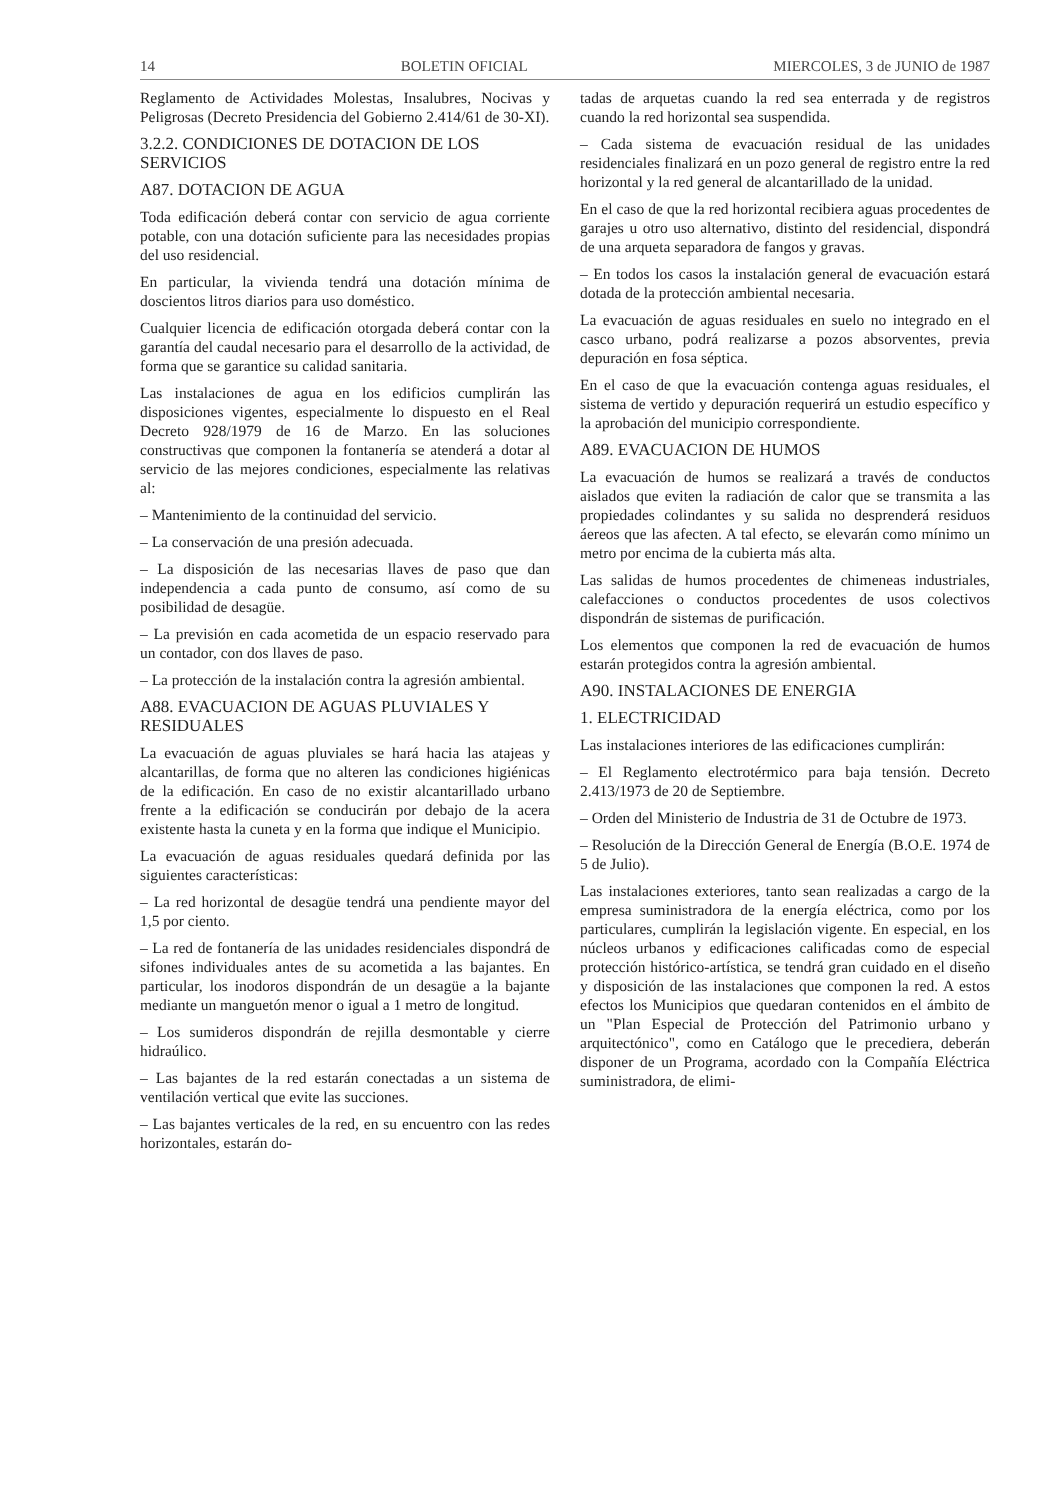14 BOLETIN OFICIAL MIERCOLES, 3 de JUNIO de 1987
Reglamento de Actividades Molestas, Insalubres, Nocivas y Peligrosas (Decreto Presidencia del Gobierno 2.414/61 de 30-XI).
3.2.2. CONDICIONES DE DOTACION DE LOS SERVICIOS
A87. DOTACION DE AGUA
Toda edificación deberá contar con servicio de agua corriente potable, con una dotación suficiente para las necesidades propias del uso residencial.
En particular, la vivienda tendrá una dotación mínima de doscientos litros diarios para uso doméstico.
Cualquier licencia de edificación otorgada deberá contar con la garantía del caudal necesario para el desarrollo de la actividad, de forma que se garantice su calidad sanitaria.
Las instalaciones de agua en los edificios cumplirán las disposiciones vigentes, especialmente lo dispuesto en el Real Decreto 928/1979 de 16 de Marzo. En las soluciones constructivas que componen la fontanería se atenderá a dotar al servicio de las mejores condiciones, especialmente las relativas al:
– Mantenimiento de la continuidad del servicio.
– La conservación de una presión adecuada.
– La disposición de las necesarias llaves de paso que dan independencia a cada punto de consumo, así como de su posibilidad de desagüe.
– La previsión en cada acometida de un espacio reservado para un contador, con dos llaves de paso.
– La protección de la instalación contra la agresión ambiental.
A88. EVACUACION DE AGUAS PLUVIALES Y RESIDUALES
La evacuación de aguas pluviales se hará hacia las atajeas y alcantarillas, de forma que no alteren las condiciones higiénicas de la edificación. En caso de no existir alcantarillado urbano frente a la edificación se conducirán por debajo de la acera existente hasta la cuneta y en la forma que indique el Municipio.
La evacuación de aguas residuales quedará definida por las siguientes características:
– La red horizontal de desagüe tendrá una pendiente mayor del 1,5 por ciento.
– La red de fontanería de las unidades residenciales dispondrá de sifones individuales antes de su acometida a las bajantes. En particular, los inodoros dispondrán de un desagüe a la bajante mediante un manguetón menor o igual a 1 metro de longitud.
– Los sumideros dispondrán de rejilla desmontable y cierre hidraúlico.
– Las bajantes de la red estarán conectadas a un sistema de ventilación vertical que evite las succiones.
– Las bajantes verticales de la red, en su encuentro con las redes horizontales, estarán do-
tadas de arquetas cuando la red sea enterrada y de registros cuando la red horizontal sea suspendida.
– Cada sistema de evacuación residual de las unidades residenciales finalizará en un pozo general de registro entre la red horizontal y la red general de alcantarillado de la unidad.
En el caso de que la red horizontal recibiera aguas procedentes de garajes u otro uso alternativo, distinto del residencial, dispondrá de una arqueta separadora de fangos y gravas.
– En todos los casos la instalación general de evacuación estará dotada de la protección ambiental necesaria.
La evacuación de aguas residuales en suelo no integrado en el casco urbano, podrá realizarse a pozos absorventes, previa depuración en fosa séptica.
En el caso de que la evacuación contenga aguas residuales, el sistema de vertido y depuración requerirá un estudio específico y la aprobación del municipio correspondiente.
A89. EVACUACION DE HUMOS
La evacuación de humos se realizará a través de conductos aislados que eviten la radiación de calor que se transmita a las propiedades colindantes y su salida no desprenderá residuos áereos que las afecten. A tal efecto, se elevarán como mínimo un metro por encima de la cubierta más alta.
Las salidas de humos procedentes de chimeneas industriales, calefacciones o conductos procedentes de usos colectivos dispondrán de sistemas de purificación.
Los elementos que componen la red de evacuación de humos estarán protegidos contra la agresión ambiental.
A90. INSTALACIONES DE ENERGIA
1. ELECTRICIDAD
Las instalaciones interiores de las edificaciones cumplirán:
– El Reglamento electrotérmico para baja tensión. Decreto 2.413/1973 de 20 de Septiembre.
– Orden del Ministerio de Industria de 31 de Octubre de 1973.
– Resolución de la Dirección General de Energía (B.O.E. 1974 de 5 de Julio).
Las instalaciones exteriores, tanto sean realizadas a cargo de la empresa suministradora de la energía eléctrica, como por los particulares, cumplirán la legislación vigente. En especial, en los núcleos urbanos y edificaciones calificadas como de especial protección histórico-artística, se tendrá gran cuidado en el diseño y disposición de las instalaciones que componen la red. A estos efectos los Municipios que quedaran contenidos en el ámbito de un "Plan Especial de Protección del Patrimonio urbano y arquitectónico", como en Catálogo que le precediera, deberán disponer de un Programa, acordado con la Compañía Eléctrica suministradora, de elimi-